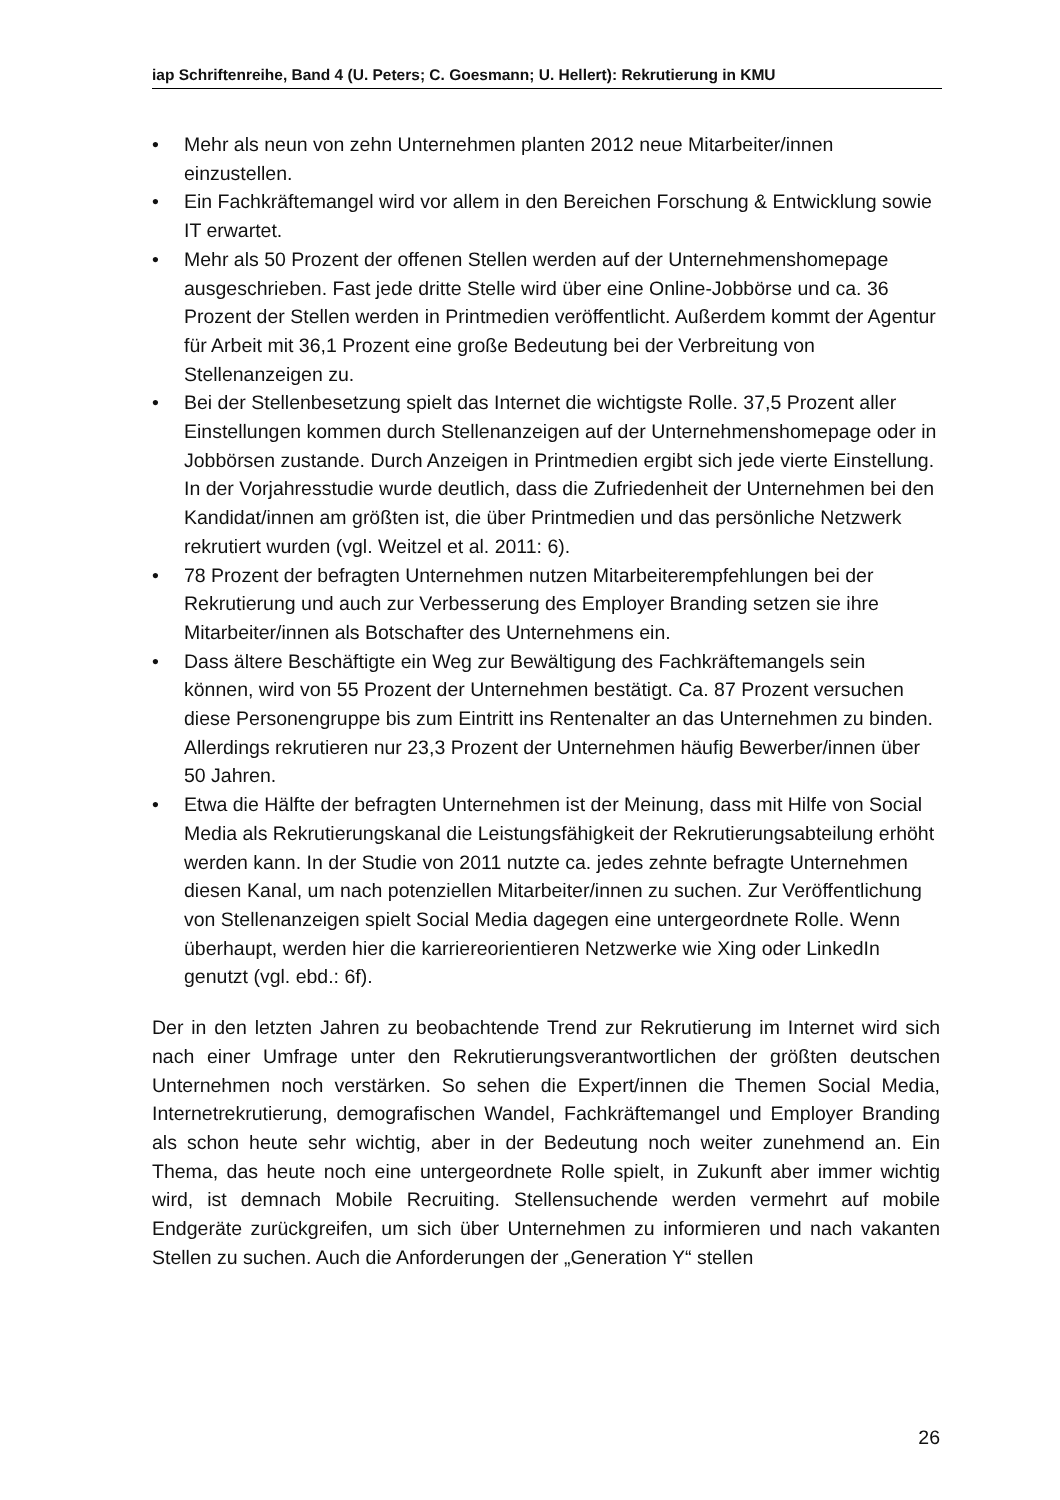iap Schriftenreihe, Band 4 (U. Peters; C. Goesmann; U. Hellert): Rekrutierung in KMU
• Mehr als neun von zehn Unternehmen planten 2012 neue Mitarbeiter/innen einzustellen.
• Ein Fachkräftemangel wird vor allem in den Bereichen Forschung & Entwicklung sowie IT erwartet.
• Mehr als 50 Prozent der offenen Stellen werden auf der Unternehmenshomepage ausgeschrieben. Fast jede dritte Stelle wird über eine Online-Jobbörse und ca. 36 Prozent der Stellen werden in Printmedien veröffentlicht. Außerdem kommt der Agentur für Arbeit mit 36,1 Prozent eine große Bedeutung bei der Verbreitung von Stellenanzeigen zu.
• Bei der Stellenbesetzung spielt das Internet die wichtigste Rolle. 37,5 Prozent aller Einstellungen kommen durch Stellenanzeigen auf der Unternehmenshomepage oder in Jobbörsen zustande. Durch Anzeigen in Printmedien ergibt sich jede vierte Einstellung. In der Vorjahresstudie wurde deutlich, dass die Zufriedenheit der Unternehmen bei den Kandidat/innen am größten ist, die über Printmedien und das persönliche Netzwerk rekrutiert wurden (vgl. Weitzel et al. 2011: 6).
• 78 Prozent der befragten Unternehmen nutzen Mitarbeiterempfehlungen bei der Rekrutierung und auch zur Verbesserung des Employer Branding setzen sie ihre Mitarbeiter/innen als Botschafter des Unternehmens ein.
• Dass ältere Beschäftigte ein Weg zur Bewältigung des Fachkräftemangels sein können, wird von 55 Prozent der Unternehmen bestätigt. Ca. 87 Prozent versuchen diese Personengruppe bis zum Eintritt ins Rentenalter an das Unternehmen zu binden. Allerdings rekrutieren nur 23,3 Prozent der Unternehmen häufig Bewerber/innen über 50 Jahren.
• Etwa die Hälfte der befragten Unternehmen ist der Meinung, dass mit Hilfe von Social Media als Rekrutierungskanal die Leistungsfähigkeit der Rekrutierungsabteilung erhöht werden kann. In der Studie von 2011 nutzte ca. jedes zehnte befragte Unternehmen diesen Kanal, um nach potenziellen Mitarbeiter/innen zu suchen. Zur Veröffentlichung von Stellenanzeigen spielt Social Media dagegen eine untergeordnete Rolle. Wenn überhaupt, werden hier die karriereorientieren Netzwerke wie Xing oder LinkedIn genutzt (vgl. ebd.: 6f).
Der in den letzten Jahren zu beobachtende Trend zur Rekrutierung im Internet wird sich nach einer Umfrage unter den Rekrutierungsverantwortlichen der größten deutschen Unternehmen noch verstärken. So sehen die Expert/innen die Themen Social Media, Internetrekrutierung, demografischen Wandel, Fachkräftemangel und Employer Branding als schon heute sehr wichtig, aber in der Bedeutung noch weiter zunehmend an. Ein Thema, das heute noch eine untergeordnete Rolle spielt, in Zukunft aber immer wichtig wird, ist demnach Mobile Recruiting. Stellensuchende werden vermehrt auf mobile Endgeräte zurückgreifen, um sich über Unternehmen zu informieren und nach vakanten Stellen zu suchen. Auch die Anforderungen der „Generation Y“ stellen
26